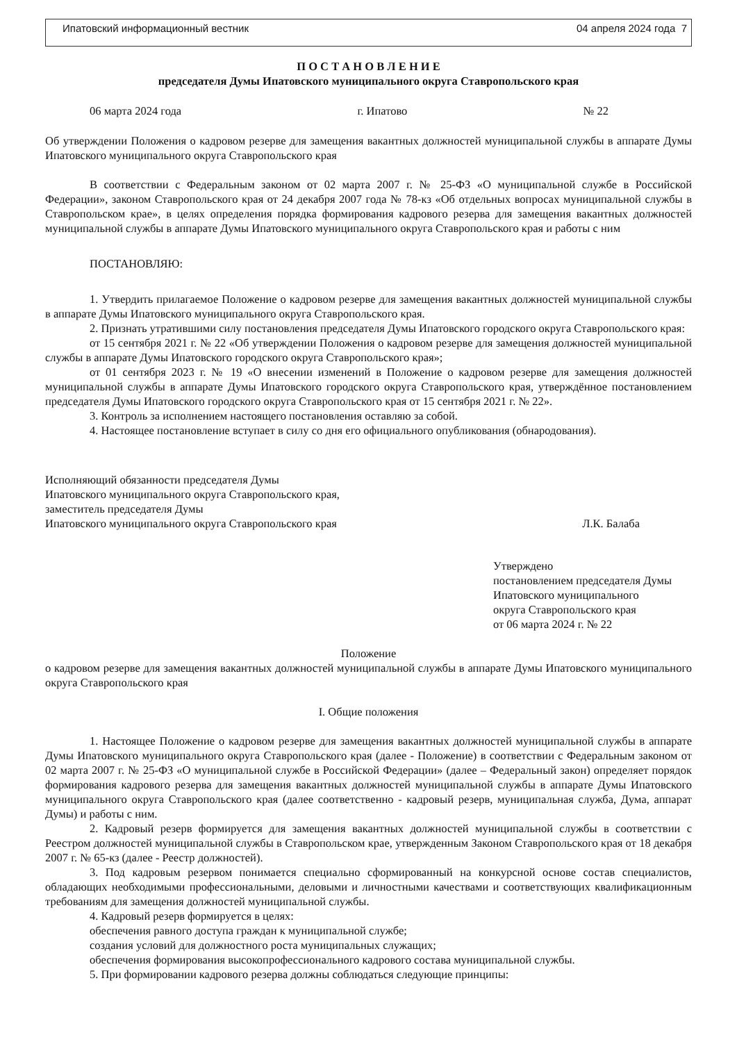Ипатовский информационный вестник 04 апреля 2024 года 7
П О С Т А Н О В Л Е Н И Е
председателя Думы Ипатовского муниципального округа Ставропольского края
06 марта 2024 года г. Ипатово № 22
Об утверждении Положения о кадровом резерве для замещения вакантных должностей муниципальной службы в аппарате Думы Ипатовского муниципального округа Ставропольского края
В соответствии с Федеральным законом от 02 марта 2007 г. № 25-ФЗ «О муниципальной службе в Российской Федерации», законом Ставропольского края от 24 декабря 2007 года № 78-кз «Об отдельных вопросах муниципальной службы в Ставропольском крае», в целях определения порядка формирования кадрового резерва для замещения вакантных должностей муниципальной службы в аппарате Думы Ипатовского муниципального округа Ставропольского края и работы с ним
ПОСТАНОВЛЯЮ:
1. Утвердить прилагаемое Положение о кадровом резерве для замещения вакантных должностей муниципальной службы в аппарате Думы Ипатовского муниципального округа Ставропольского края.
2. Признать утратившими силу постановления председателя Думы Ипатовского городского округа Ставропольского края:
от 15 сентября 2021 г. № 22 «Об утверждении Положения о кадровом резерве для замещения должностей муниципальной службы в аппарате Думы Ипатовского городского округа Ставропольского края»;
от 01 сентября 2023 г. № 19 «О внесении изменений в Положение о кадровом резерве для замещения должностей муниципальной службы в аппарате Думы Ипатовского городского округа Ставропольского края, утверждённое постановлением председателя Думы Ипатовского городского округа Ставропольского края от 15 сентября 2021 г. № 22».
3. Контроль за исполнением настоящего постановления оставляю за собой.
4. Настоящее постановление вступает в силу со дня его официального опубликования (обнародования).
Исполняющий обязанности председателя Думы
Ипатовского муниципального округа Ставропольского края,
заместитель председателя Думы
Ипатовского муниципального округа Ставропольского края
Л.К. Балаба
Утверждено
постановлением председателя Думы
Ипатовского муниципального
округа Ставропольского края
от 06 марта 2024 г. № 22
Положение
о кадровом резерве для замещения вакантных должностей муниципальной службы в аппарате Думы Ипатовского муниципального округа Ставропольского края
I. Общие положения
1. Настоящее Положение о кадровом резерве для замещения вакантных должностей муниципальной службы в аппарате Думы Ипатовского муниципального округа Ставропольского края (далее - Положение) в соответствии с Федеральным законом от 02 марта 2007 г. № 25-ФЗ «О муниципальной службе в Российской Федерации» (далее – Федеральный закон) определяет порядок формирования кадрового резерва для замещения вакантных должностей муниципальной службы в аппарате Думы Ипатовского муниципального округа Ставропольского края (далее соответственно - кадровый резерв, муниципальная служба, Дума, аппарат Думы) и работы с ним.
2. Кадровый резерв формируется для замещения вакантных должностей муниципальной службы в соответствии с Реестром должностей муниципальной службы в Ставропольском крае, утвержденным Законом Ставропольского края от 18 декабря 2007 г. № 65-кз (далее - Реестр должностей).
3. Под кадровым резервом понимается специально сформированный на конкурсной основе состав специалистов, обладающих необходимыми профессиональными, деловыми и личностными качествами и соответствующих квалификационным требованиям для замещения должностей муниципальной службы.
4. Кадровый резерв формируется в целях:
обеспечения равного доступа граждан к муниципальной службе;
создания условий для должностного роста муниципальных служащих;
обеспечения формирования высокопрофессионального кадрового состава муниципальной службы.
5. При формировании кадрового резерва должны соблюдаться следующие принципы: